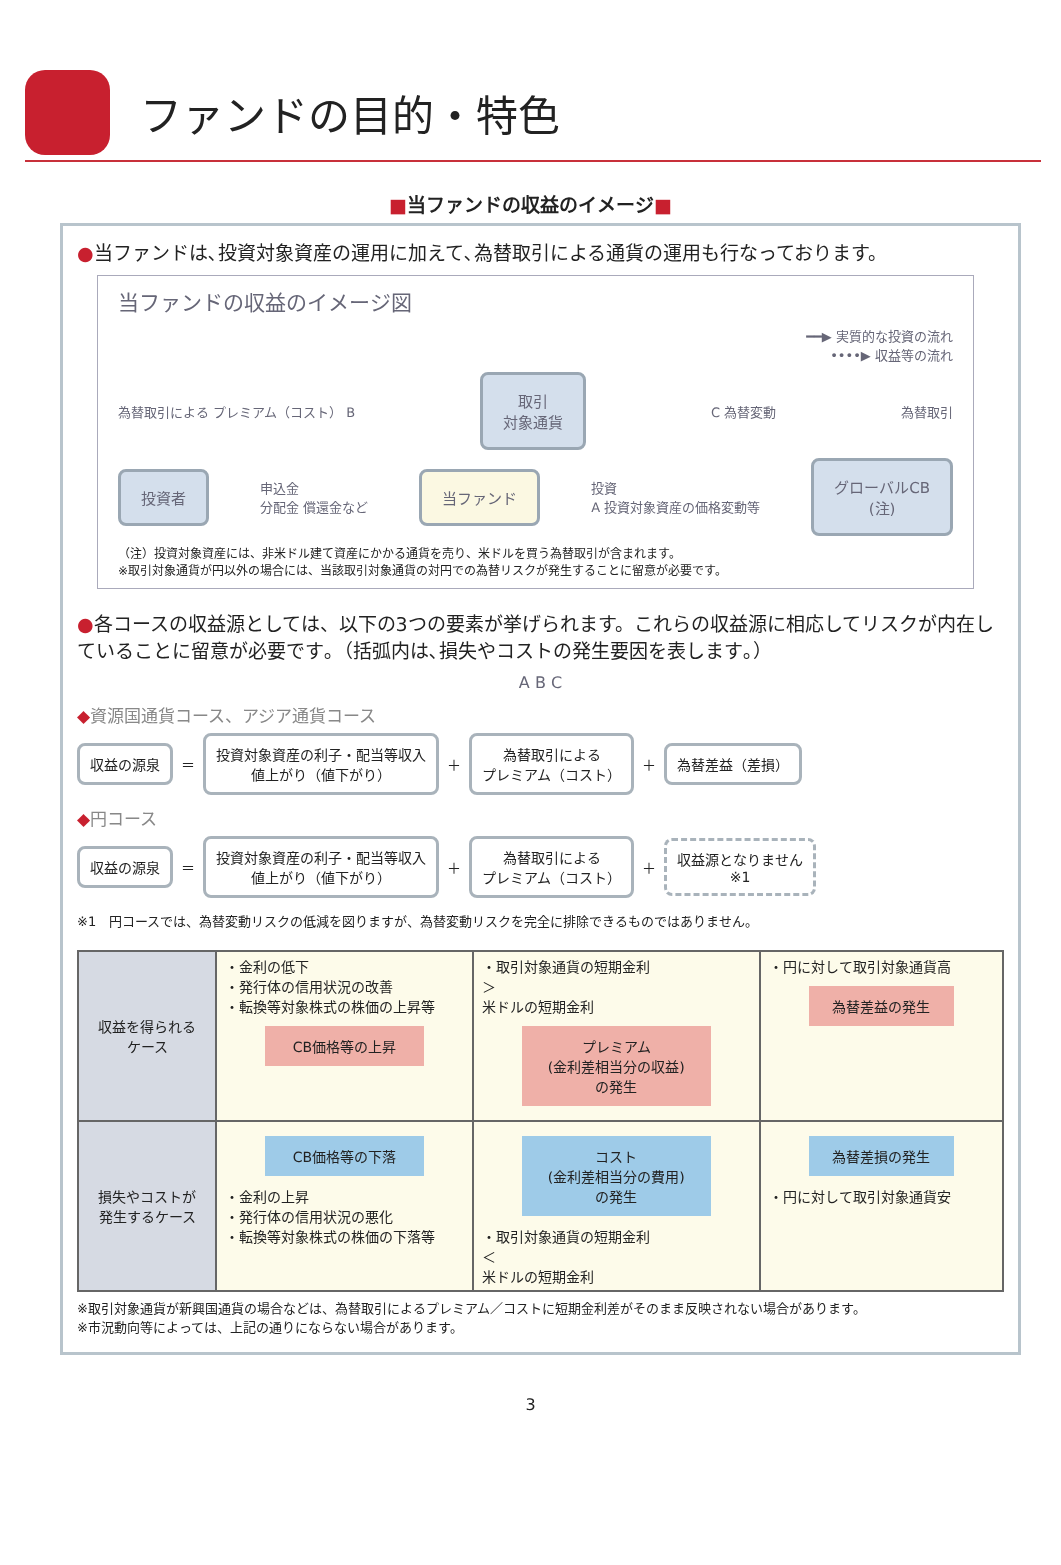ファンドの目的・特色
■当ファンドの収益のイメージ■
●当ファンドは､投資対象資産の運用に加えて､為替取引による通貨の運用も行なっております。
当ファンドの収益のイメージ図
━━▶ 実質的な投資の流れ
••••▶ 収益等の流れ
為替取引による プレミアム（コスト） B
取引
対象通貨
C 為替変動 為替取引
投資者
申込金
分配金 償還金など
当ファンド
投資
A 投資対象資産の価格変動等
グローバルCB
(注)
（注）投資対象資産には、非米ドル建て資産にかかる通貨を売り、米ドルを買う為替取引が含まれます。
※取引対象通貨が円以外の場合には、当該取引対象通貨の対円での為替リスクが発生することに留意が必要です。
●各コースの収益源としては、以下の3つの要素が挙げられます。これらの収益源に相応してリスクが内在していることに留意が必要です｡（括弧内は､損失やコストの発生要因を表します｡）
A B C
◆資源国通貨コース、アジア通貨コース
収益の源泉
＝
投資対象資産の利子・配当等収入
値上がり（値下がり）
＋
為替取引による
プレミアム（コスト）
＋
為替差益（差損）
◆円コース
収益の源泉
＝
投資対象資産の利子・配当等収入
値上がり（値下がり）
＋
為替取引による
プレミアム（コスト）
＋
収益源となりません
※1
※1　円コースでは、為替変動リスクの低減を図りますが、為替変動リスクを完全に排除できるものではありません。
| 収益を得られる ケース | ・金利の低下 ・発行体の信用状況の改善 ・転換等対象株式の株価の上昇等 CB価格等の上昇 | ・取引対象通貨の短期金利 ＞ 米ドルの短期金利 プレミアム (金利差相当分の収益) の発生 | ・円に対して取引対象通貨高 為替差益の発生 |
| 損失やコストが 発生するケース | CB価格等の下落 ・金利の上昇 ・発行体の信用状況の悪化 ・転換等対象株式の株価の下落等 | コスト (金利差相当分の費用) の発生 ・取引対象通貨の短期金利 ＜ 米ドルの短期金利 | 為替差損の発生 ・円に対して取引対象通貨安 |
※取引対象通貨が新興国通貨の場合などは、為替取引によるプレミアム／コストに短期金利差がそのまま反映されない場合があります。
※市況動向等によっては、上記の通りにならない場合があります。
3